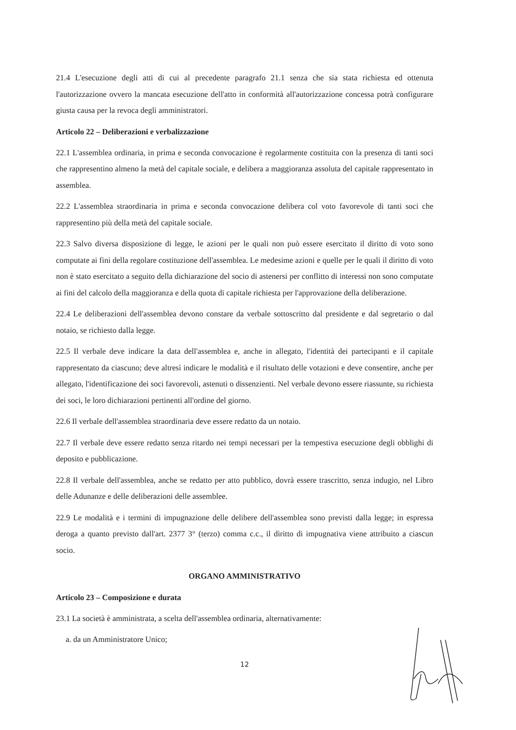21.4 L'esecuzione degli atti di cui al precedente paragrafo 21.1 senza che sia stata richiesta ed ottenuta l'autorizzazione ovvero la mancata esecuzione dell'atto in conformità all'autorizzazione concessa potrà configurare giusta causa per la revoca degli amministratori.
Articolo 22 – Deliberazioni e verbalizzazione
22.1 L'assemblea ordinaria, in prima e seconda convocazione è regolarmente costituita con la presenza di tanti soci che rappresentino almeno la metà del capitale sociale, e delibera a maggioranza assoluta del capitale rappresentato in assemblea.
22.2 L'assemblea straordinaria in prima e seconda convocazione delibera col voto favorevole di tanti soci che rappresentino più della metà del capitale sociale.
22.3 Salvo diversa disposizione di legge, le azioni per le quali non può essere esercitato il diritto di voto sono computate ai fini della regolare costituzione dell'assemblea. Le medesime azioni e quelle per le quali il diritto di voto non è stato esercitato a seguito della dichiarazione del socio di astenersi per conflitto di interessi non sono computate ai fini del calcolo della maggioranza e della quota di capitale richiesta per l'approvazione della deliberazione.
22.4 Le deliberazioni dell'assemblea devono constare da verbale sottoscritto dal presidente e dal segretario o dal notaio, se richiesto dalla legge.
22.5 Il verbale deve indicare la data dell'assemblea e, anche in allegato, l'identità dei partecipanti e il capitale rappresentato da ciascuno; deve altresì indicare le modalità e il risultato delle votazioni e deve consentire, anche per allegato, l'identificazione dei soci favorevoli, astenuti o dissenzienti. Nel verbale devono essere riassunte, su richiesta dei soci, le loro dichiarazioni pertinenti all'ordine del giorno.
22.6 Il verbale dell'assemblea straordinaria deve essere redatto da un notaio.
22.7 Il verbale deve essere redatto senza ritardo nei tempi necessari per la tempestiva esecuzione degli obblighi di deposito e pubblicazione.
22.8 Il verbale dell'assemblea, anche se redatto per atto pubblico, dovrà essere trascritto, senza indugio, nel Libro delle Adunanze e delle deliberazioni delle assemblee.
22.9 Le modalità e i termini di impugnazione delle delibere dell'assemblea sono previsti dalla legge; in espressa deroga a quanto previsto dall'art. 2377 3° (terzo) comma c.c., il diritto di impugnativa viene attribuito a ciascun socio.
ORGANO AMMINISTRATIVO
Articolo 23 – Composizione e durata
23.1 La società è amministrata, a scelta dell'assemblea ordinaria, alternativamente:
a. da un Amministratore Unico;
12